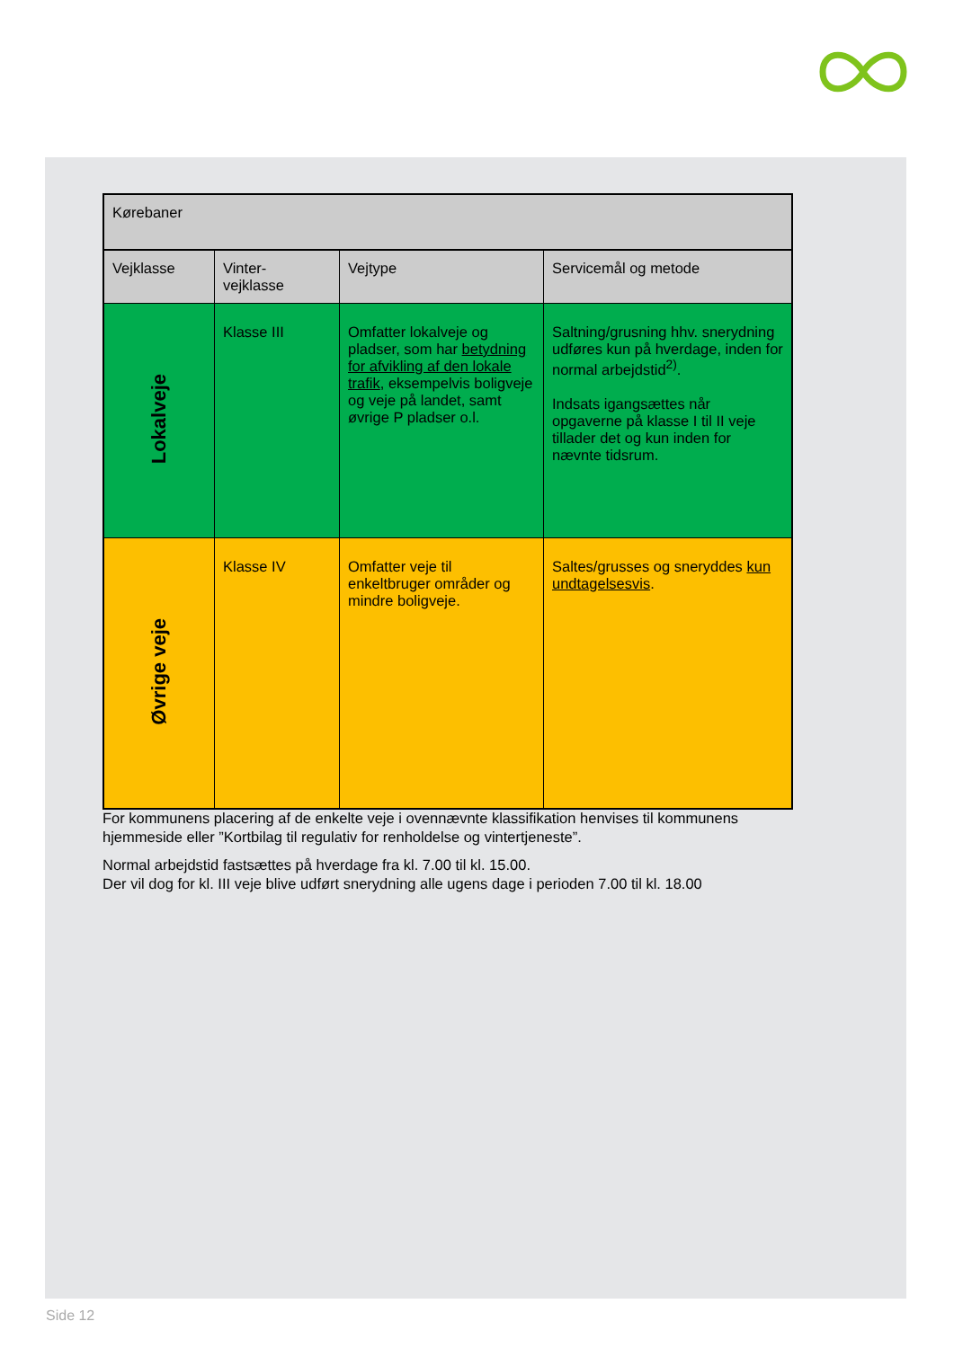| Kørebaner | | | |
| Vejklasse | Vinter- vejklasse | Vejtype | Servicemål og metode |
| Lokalveje | Klasse III | Omfatter lokalveje og pladser, som har betydning for afvikling af den lokale trafik , eksempelvis boligveje og veje på landet, samt øvrige P pladser o.l. | Saltning/grusning hhv. snerydning udføres kun på hverdage, inden for normal arbejdstid<sup>2)</sup>. Indsats igangsættes når opgaverne på klasse I til II veje tillader det og kun inden for nævnte tidsrum. |
| Øvrige veje | Klasse IV | Omfatter veje til enkeltbruger områder og mindre boligveje. | Saltes/grusses og sneryddes kun undtagelsesvis . |
For kommunens placering af de enkelte veje i ovennævnte klassifikation henvises til kommunens hjemmeside eller ”Kortbilag til regulativ for renholdelse og vintertjeneste”.
Normal arbejdstid fastsættes på hverdage fra kl. 7.00 til kl. 15.00.
Der vil dog for kl. III veje blive udført snerydning alle ugens dage i perioden 7.00 til kl. 18.00
Side 12